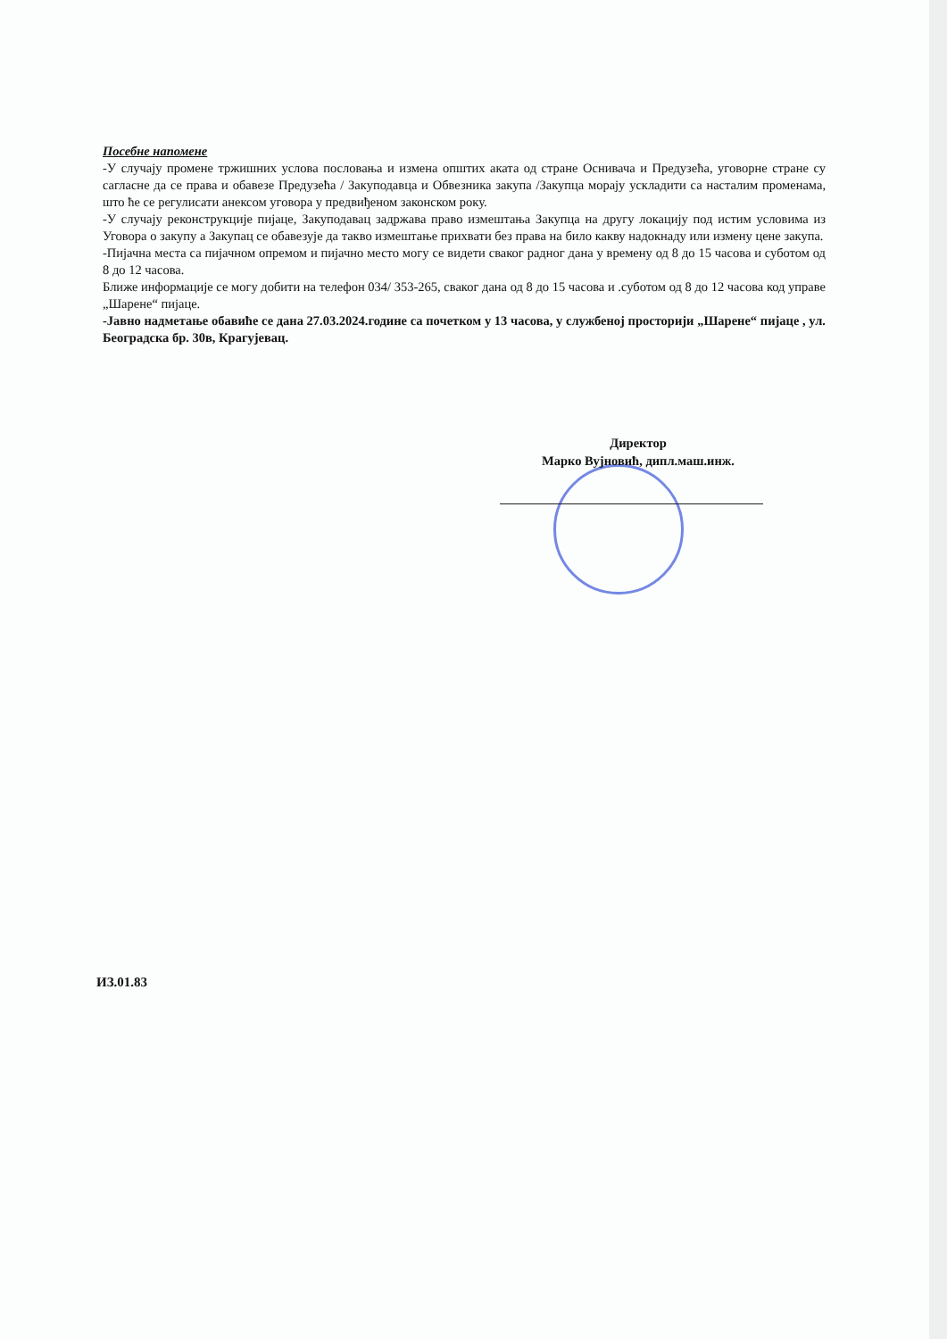Посебне напомене
-У случају промене тржишних услова пословања и измена општих аката од стране Оснивача и Предузећа, уговорне стране су сагласне да се права и обавезе Предузећа / Закуподавца и Обвезника закупа /Закупца морају ускладити са насталим променама, што ће се регулисати анексом уговора у предвиђеном законском року.
-У случају реконструкције пијаце, Закуподавац задржава право измештања Закупца на другу локацију под истим условима из Уговора о закупу а Закупац се обавезује да такво измештање прихвати без права на било какву надокнаду или измену цене закупа.
-Пијачна места са пијачном опремом и пијачно место могу се видети сваког радног дана у времену од 8 до 15 часова и суботом од 8 до 12 часова.
Ближе информације се могу добити на телефон 034/ 353-265, сваког дана од 8 до 15 часова и .суботом од 8 до 12 часова код управе „Шарене“ пијаце.
-Јавно надметање обавиће се дана 27.03.2024.године са почетком у 13 часова, у службеној просторији „Шарене“ пијаце , ул. Београдска бр. 30в, Крагујевац.
Директор
Марко Вујновић, дипл.маш.инж.
ИЗ.01.83